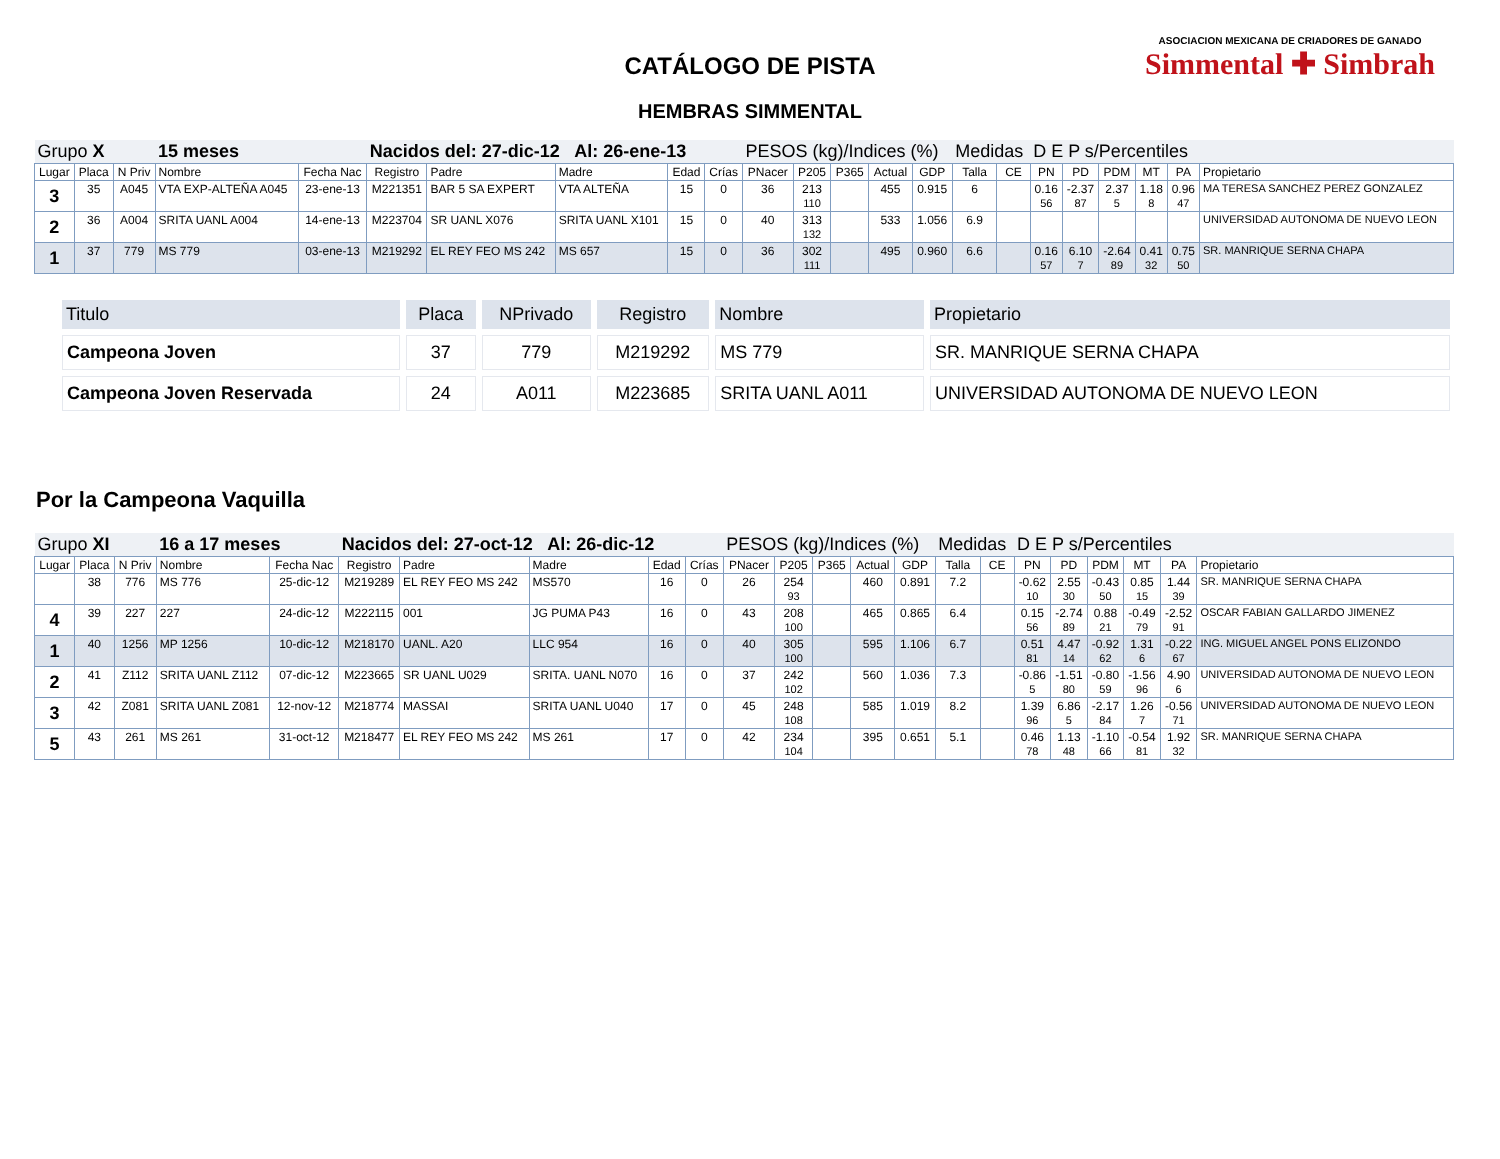CATÁLOGO DE PISTA
HEMBRAS SIMMENTAL
ASOCIACION MEXICANA DE CRIADORES DE GANADO
Simmental ✚ Simbrah
| Grupo X | | | 15 meses | | Nacidos del: 27-dic-12 Al: 26-ene-13 | | | | | PESOS (kg)/Indices (%) | | | | | Medidas | | D E P s/Percentiles | | | | | |
| Lugar | Placa | N Priv | Nombre | Fecha Nac | Registro | Padre | Madre | Edad | Crías | PNacer | P205 | P365 | Actual | GDP | Talla | CE | PN | PD | PDM | MT | PA | Propietario |
| 3 | 35 | A045 | VTA EXP-ALTEÑA A045 | 23-ene-13 | M221351 | BAR 5 SA EXPERT | VTA ALTEÑA | 15 | 0 | 36 | 213 110 | | 455 | 0.915 | 6 | | 0.16 56 | -2.37 87 | 2.37 5 | 1.18 8 | 0.96 47 | MA TERESA SANCHEZ PEREZ GONZALEZ |
| 2 | 36 | A004 | SRITA UANL A004 | 14-ene-13 | M223704 | SR UANL X076 | SRITA UANL X101 | 15 | 0 | 40 | 313 132 | | 533 | 1.056 | 6.9 | | | | | | | UNIVERSIDAD AUTONOMA DE NUEVO LEON |
| 1 | 37 | 779 | MS 779 | 03-ene-13 | M219292 | EL REY FEO MS 242 | MS 657 | 15 | 0 | 36 | 302 111 | | 495 | 0.960 | 6.6 | | 0.16 57 | 6.10 7 | -2.64 89 | 0.41 32 | 0.75 50 | SR. MANRIQUE SERNA CHAPA |
| Titulo | Placa | NPrivado | Registro | Nombre | Propietario |
| --- | --- | --- | --- | --- | --- |
| Campeona Joven | 37 | 779 | M219292 | MS 779 | SR. MANRIQUE SERNA CHAPA |
| Campeona Joven Reservada | 24 | A011 | M223685 | SRITA UANL A011 | UNIVERSIDAD AUTONOMA DE NUEVO LEON |
Por la Campeona Vaquilla
| Grupo XI | | | 16 a 17 meses | | Nacidos del: 27-oct-12 Al: 26-dic-12 | | | | | PESOS (kg)/Indices (%) | | | | | Medidas | | D E P s/Percentiles | | | | | |
| Lugar | Placa | N Priv | Nombre | Fecha Nac | Registro | Padre | Madre | Edad | Crías | PNacer | P205 | P365 | Actual | GDP | Talla | CE | PN | PD | PDM | MT | PA | Propietario |
| | 38 | 776 | MS 776 | 25-dic-12 | M219289 | EL REY FEO MS 242 | MS570 | 16 | 0 | 26 | 254 93 | | 460 | 0.891 | 7.2 | | -0.62 10 | 2.55 30 | -0.43 50 | 0.85 15 | 1.44 39 | SR. MANRIQUE SERNA CHAPA |
| 4 | 39 | 227 | 227 | 24-dic-12 | M222115 | 001 | JG PUMA P43 | 16 | 0 | 43 | 208 100 | | 465 | 0.865 | 6.4 | | 0.15 56 | -2.74 89 | 0.88 21 | -0.49 79 | -2.52 91 | OSCAR FABIAN GALLARDO JIMENEZ |
| 1 | 40 | 1256 | MP 1256 | 10-dic-12 | M218170 | UANL. A20 | LLC 954 | 16 | 0 | 40 | 305 100 | | 595 | 1.106 | 6.7 | | 0.51 81 | 4.47 14 | -0.92 62 | 1.31 6 | -0.22 67 | ING. MIGUEL ANGEL PONS ELIZONDO |
| 2 | 41 | Z112 | SRITA UANL Z112 | 07-dic-12 | M223665 | SR UANL U029 | SRITA. UANL N070 | 16 | 0 | 37 | 242 102 | | 560 | 1.036 | 7.3 | | -0.86 5 | -1.51 80 | -0.80 59 | -1.56 96 | 4.90 6 | UNIVERSIDAD AUTONOMA DE NUEVO LEON |
| 3 | 42 | Z081 | SRITA UANL Z081 | 12-nov-12 | M218774 | MASSAI | SRITA UANL U040 | 17 | 0 | 45 | 248 108 | | 585 | 1.019 | 8.2 | | 1.39 96 | 6.86 5 | -2.17 84 | 1.26 7 | -0.56 71 | UNIVERSIDAD AUTONOMA DE NUEVO LEON |
| 5 | 43 | 261 | MS 261 | 31-oct-12 | M218477 | EL REY FEO MS 242 | MS 261 | 17 | 0 | 42 | 234 104 | | 395 | 0.651 | 5.1 | | 0.46 78 | 1.13 48 | -1.10 66 | -0.54 81 | 1.92 32 | SR. MANRIQUE SERNA CHAPA |